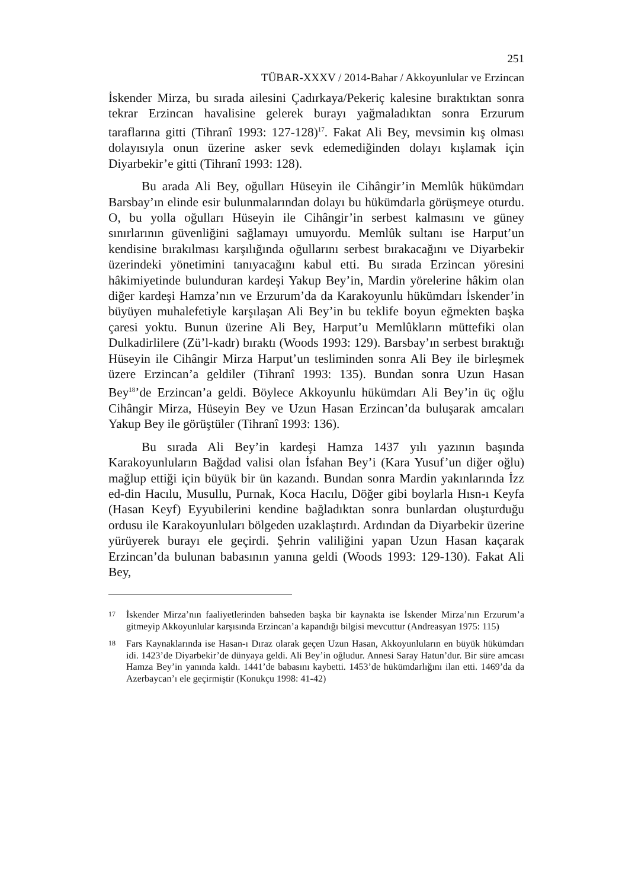251
TÜBAR-XXXV / 2014-Bahar / Akkoyunlular ve Erzincan
İskender Mirza, bu sırada ailesini Çadırkaya/Pekeriç kalesine bıraktıktan sonra tekrar Erzincan havalisine gelerek burayı yağmaladıktan sonra Erzurum taraflarına gitti (Tihranî 1993: 127-128)<sup>17</sup>. Fakat Ali Bey, mevsimin kış olması dolayısıyla onun üzerine asker sevk edemediğinden dolayı kışlamak için Diyarbekir’e gitti (Tihranî 1993: 128).
Bu arada Ali Bey, oğulları Hüseyin ile Cihângir’in Memlûk hükümdarı Barsbay’ın elinde esir bulunmalarından dolayı bu hükümdarla görüşmeye oturdu. O, bu yolla oğulları Hüseyin ile Cihângir’in serbest kalmasını ve güney sınırlarının güvenliğini sağlamayı umuyordu. Memlûk sultanı ise Harput’un kendisine bırakılması karşılığında oğullarını serbest bırakacağını ve Diyarbekir üzerindeki yönetimini tanıyacağını kabul etti. Bu sırada Erzincan yöresini hâkimiyetinde bulunduran kardeşi Yakup Bey’in, Mardin yörelerine hâkim olan diğer kardeşi Hamza’nın ve Erzurum’da da Karakoyunlu hükümdarı İskender’in büyüyen muhalefetiyle karşılaşan Ali Bey’in bu teklife boyun eğmekten başka çaresi yoktu. Bunun üzerine Ali Bey, Harput’u Memlûkların müttefiki olan Dulkadirlilere (Zü’l-kadr) bıraktı (Woods 1993: 129). Barsbay’ın serbest bıraktığı Hüseyin ile Cihângir Mirza Harput’un tesliminden sonra Ali Bey ile birleşmek üzere Erzincan’a geldiler (Tihranî 1993: 135). Bundan sonra Uzun Hasan Bey<sup>18</sup>’de Erzincan’a geldi. Böylece Akkoyunlu hükümdarı Ali Bey’in üç oğlu Cihângir Mirza, Hüseyin Bey ve Uzun Hasan Erzincan’da buluşarak amcaları Yakup Bey ile görüştüler (Tihranî 1993: 136).
Bu sırada Ali Bey’in kardeşi Hamza 1437 yılı yazının başında Karakoyunluların Bağdad valisi olan İsfahan Bey’i (Kara Yusuf’un diğer oğlu) mağlup ettiği için büyük bir ün kazandı. Bundan sonra Mardin yakınlarında İzz ed-din Hacılu, Musullu, Purnak, Koca Hacılu, Döğer gibi boylarla Hısn-ı Keyfa (Hasan Keyf) Eyyubilerini kendine bağladıktan sonra bunlardan oluşturduğu ordusu ile Karakoyunluları bölgeden uzaklaştırdı. Ardından da Diyarbekir üzerine yürüyerek burayı ele geçirdi. Şehrin valiliğini yapan Uzun Hasan kaçarak Erzincan’da bulunan babasının yanına geldi (Woods 1993: 129-130). Fakat Ali Bey,
17 İskender Mirza’nın faaliyetlerinden bahseden başka bir kaynakta ise İskender Mirza’nın Erzurum’a gitmeyip Akkoyunlular karşısında Erzincan’a kapandığı bilgisi mevcuttur (Andreasyan 1975: 115)
18 Fars Kaynaklarında ise Hasan-ı Dıraz olarak geçen Uzun Hasan, Akkoyunluların en büyük hükümdarı idi. 1423’de Diyarbekir’de dünyaya geldi. Ali Bey’in oğludur. Annesi Saray Hatun’dur. Bir süre amcası Hamza Bey’in yanında kaldı. 1441’de babasını kaybetti. 1453’de hükümdarlığını ilan etti. 1469’da da Azerbaycan’ı ele geçirmiştir (Konukçu 1998: 41-42)